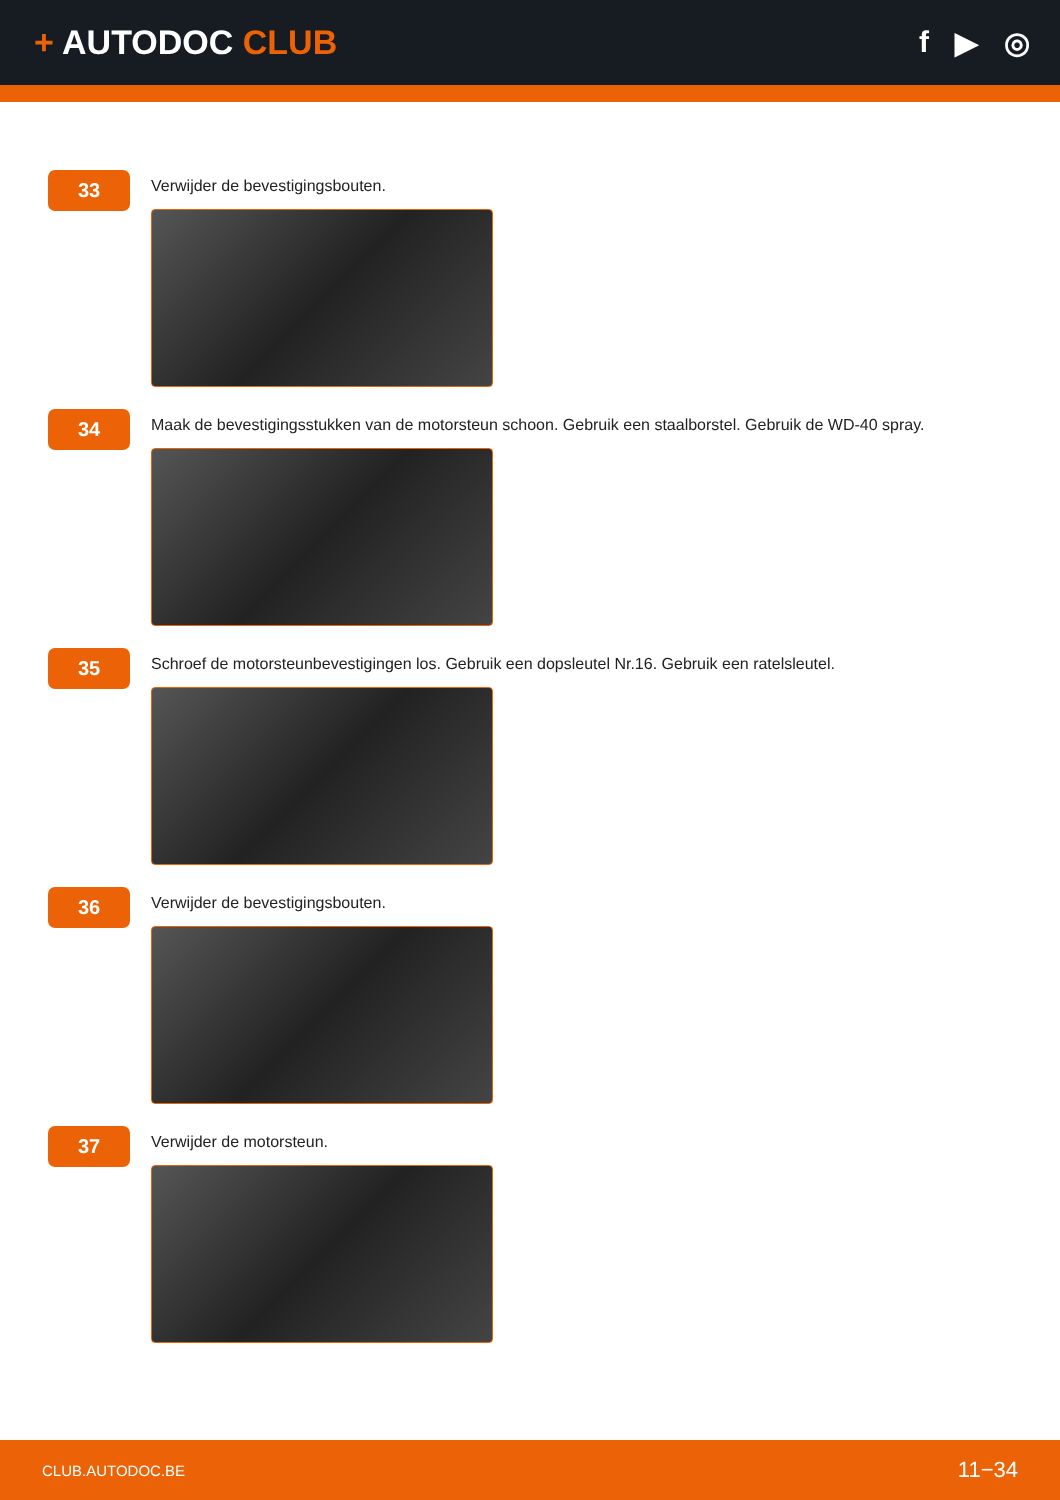+ AUTODOC CLUB f ▶ ◎
33
Verwijder de bevestigingsbouten.
34
Maak de bevestigingsstukken van de motorsteun schoon. Gebruik een staalborstel. Gebruik de WD-40 spray.
35
Schroef de motorsteunbevestigingen los. Gebruik een dopsleutel Nr.16. Gebruik een ratelsleutel.
36
Verwijder de bevestigingsbouten.
37
Verwijder de motorsteun.
CLUB.AUTODOC.BE 11−34